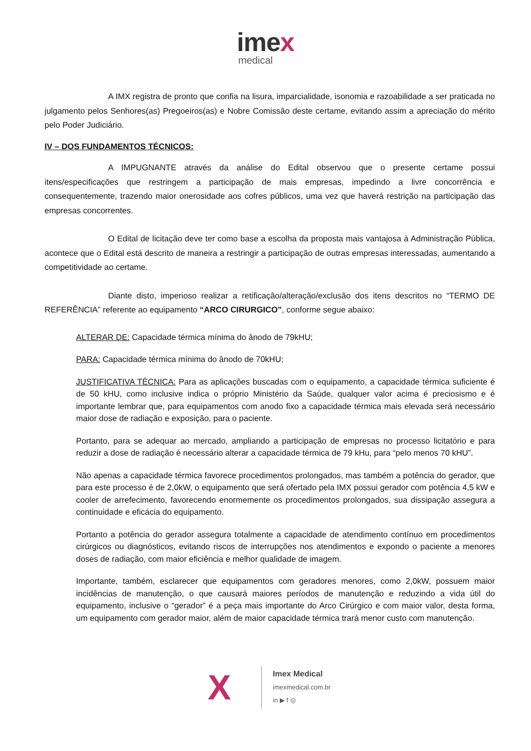imex
medical
A IMX registra de pronto que confia na lisura, imparcialidade, isonomia e razoabilidade a ser praticada no julgamento pelos Senhores(as) Pregoeiros(as) e Nobre Comissão deste certame, evitando assim a apreciação do mérito pelo Poder Judiciário.
IV – DOS FUNDAMENTOS TÉCNICOS:
A IMPUGNANTE através da análise do Edital observou que o presente certame possui itens/especificações que restringem a participação de mais empresas, impedindo a livre concorrência e consequentemente, trazendo maior onerosidade aos cofres públicos, uma vez que haverá restrição na participação das empresas concorrentes.
O Edital de licitação deve ter como base a escolha da proposta mais vantajosa à Administração Pública, acontece que o Edital está descrito de maneira a restringir a participação de outras empresas interessadas, aumentando a competitividade ao certame.
Diante disto, imperioso realizar a retificação/alteração/exclusão dos itens descritos no “TERMO DE REFERÊNCIA” referente ao equipamento “ARCO CIRURGICO”, conforme segue abaixo:
ALTERAR DE: Capacidade térmica mínima do ânodo de 79kHU;
PARA: Capacidade térmica mínima do ânodo de 70kHU;
JUSTIFICATIVA TÉCNICA: Para as aplicações buscadas com o equipamento, a capacidade térmica suficiente é de 50 kHU, como inclusive indica o próprio Ministério da Saúde, qualquer valor acima é preciosismo e é importante lembrar que, para equipamentos com anodo fixo a capacidade térmica mais elevada será necessário maior dose de radiação e exposição, para o paciente.
Portanto, para se adequar ao mercado, ampliando a participação de empresas no processo licitatório e para reduzir a dose de radiação é necessário alterar a capacidade térmica de 79 kHu, para “pelo menos 70 kHU”.
Não apenas a capacidade térmica favorece procedimentos prolongados, mas também a potência do gerador, que para este processo é de 2,0kW, o equipamento que será ofertado pela IMX possui gerador com potência 4,5 kW e cooler de arrefecimento, favorecendo enormemente os procedimentos prolongados, sua dissipação assegura a continuidade e eficácia do equipamento.
Portanto a potência do gerador assegura totalmente a capacidade de atendimento contínuo em procedimentos cirúrgicos ou diagnósticos, evitando riscos de interrupções nos atendimentos e expondo o paciente a menores doses de radiação, com maior eficiência e melhor qualidade de imagem.
Importante, também, esclarecer que equipamentos com geradores menores, como 2,0kW, possuem maior incidências de manutenção, o que causará maiores períodos de manutenção e reduzindo a vida útil do equipamento, inclusive o “gerador” é a peça mais importante do Arco Cirúrgico e com maior valor, desta forma, um equipamento com gerador maior, além de maior capacidade térmica trará menor custo com manutenção.
X
Imex Medical
imexmedical.com.br
in ▶ f ◎